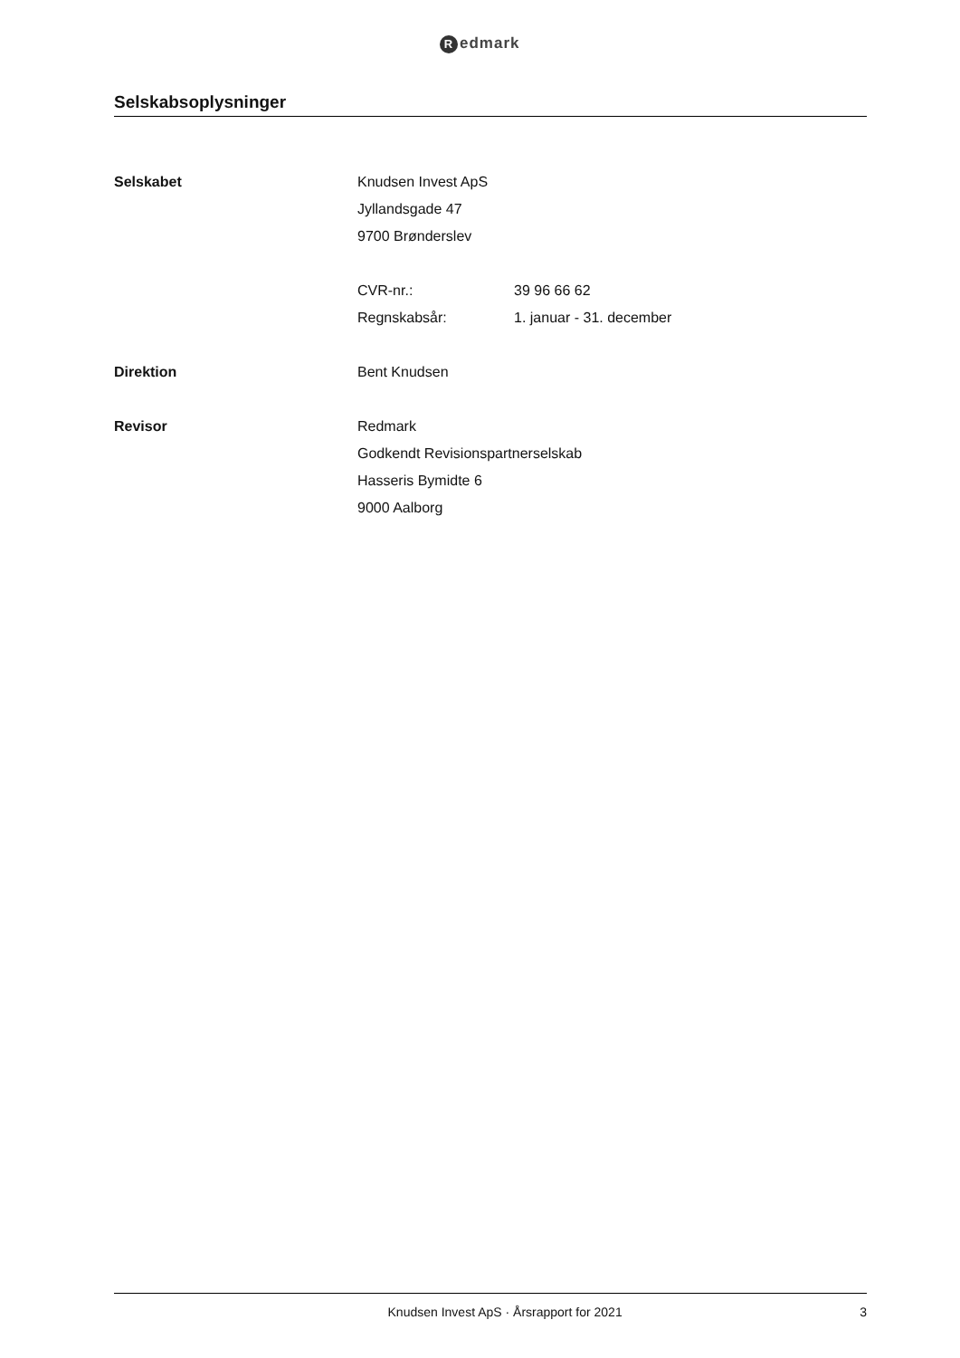Redmark
Selskabsoplysninger
Selskabet Knudsen Invest ApS
Jyllandsgade 47
9700 Brønderslev
CVR-nr.: 39 96 66 62
Regnskabsår: 1. januar - 31. december
Direktion Bent Knudsen
Revisor Redmark
Godkendt Revisionspartnerselskab
Hasseris Bymidte 6
9000 Aalborg
Knudsen Invest ApS · Årsrapport for 2021
3